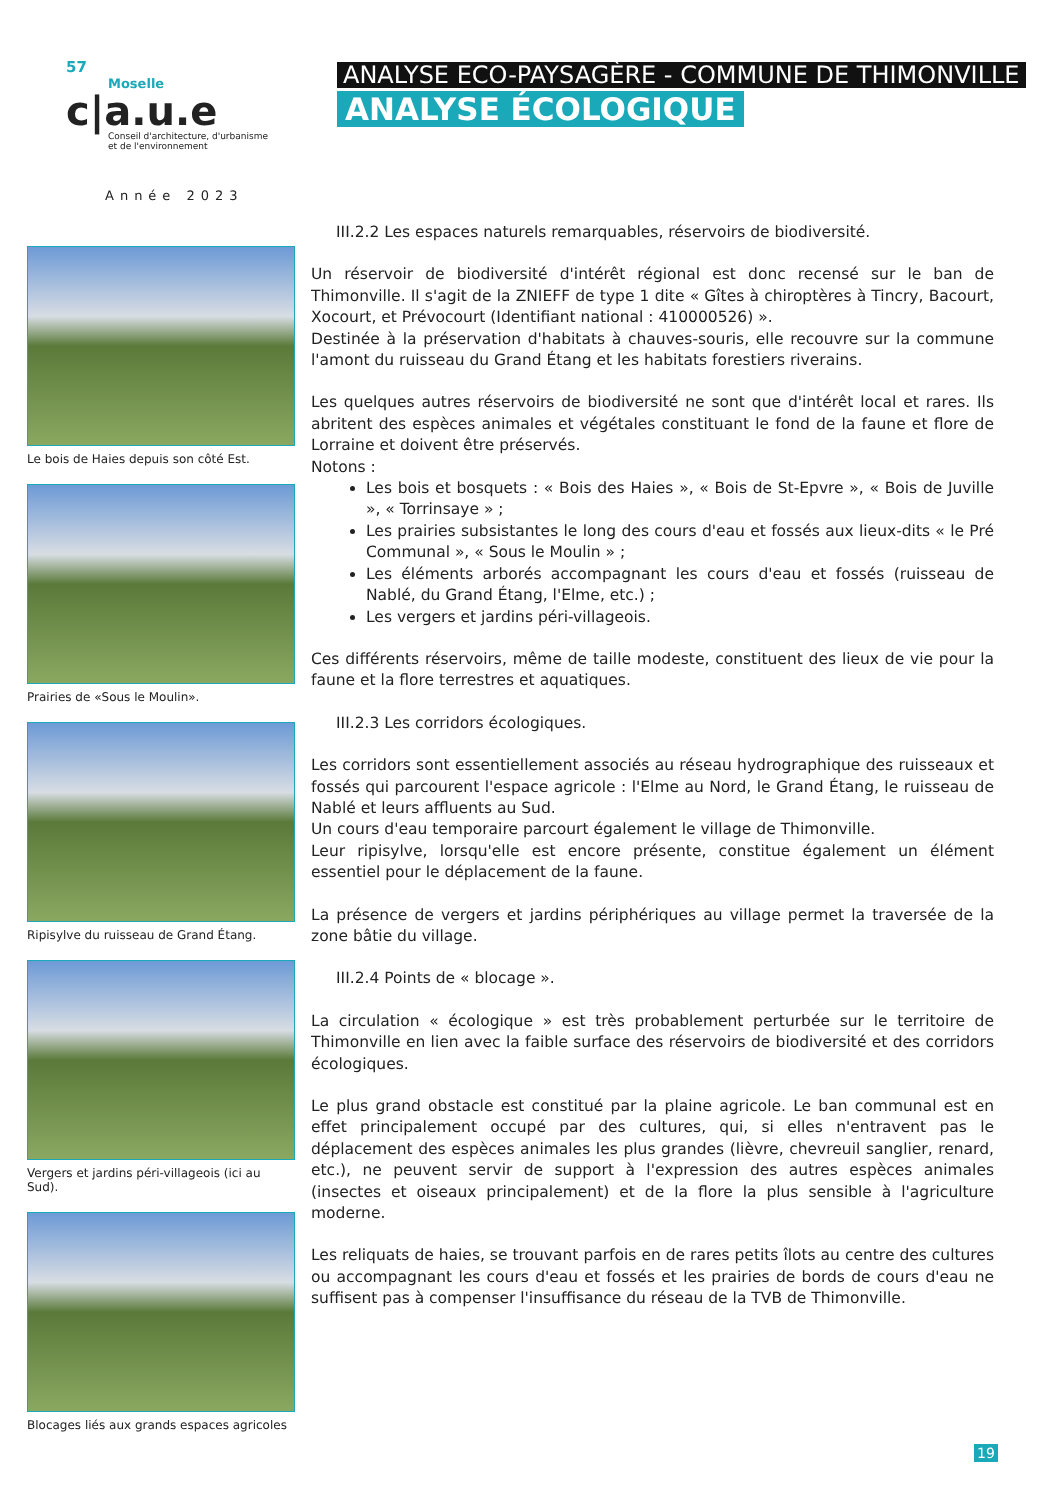57
Moselle
c|a.u.e
Conseil d'architecture, d'urbanisme
et de l'environnement
Année 2023
ANALYSE ECO-PAYSAGÈRE - COMMUNE DE THIMONVILLE
ANALYSE ÉCOLOGIQUE
Le bois de Haies depuis son côté Est.
Prairies de «Sous le Moulin».
Ripisylve du ruisseau de Grand Étang.
Vergers et jardins péri-villageois (ici au Sud).
Blocages liés aux grands espaces agricoles
III.2.2 Les espaces naturels remarquables, réservoirs de biodiversité.
Un réservoir de biodiversité d'intérêt régional est donc recensé sur le ban de Thimonville. Il s'agit de la ZNIEFF de type 1 dite « Gîtes à chiroptères à Tincry, Bacourt, Xocourt, et Prévocourt (Identifiant national : 410000526) ».
Destinée à la préservation d'habitats à chauves-souris, elle recouvre sur la commune l'amont du ruisseau du Grand Étang et les habitats forestiers riverains.
Les quelques autres réservoirs de biodiversité ne sont que d'intérêt local et rares. Ils abritent des espèces animales et végétales constituant le fond de la faune et flore de Lorraine et doivent être préservés.
Notons :
Les bois et bosquets : « Bois des Haies », « Bois de St-Epvre », « Bois de Juville », « Torrinsaye » ;
Les prairies subsistantes le long des cours d'eau et fossés aux lieux-dits « le Pré Communal », « Sous le Moulin » ;
Les éléments arborés accompagnant les cours d'eau et fossés (ruisseau de Nablé, du Grand Étang, l'Elme, etc.) ;
Les vergers et jardins péri-villageois.
Ces différents réservoirs, même de taille modeste, constituent des lieux de vie pour la faune et la flore terrestres et aquatiques.
III.2.3 Les corridors écologiques.
Les corridors sont essentiellement associés au réseau hydrographique des ruisseaux et fossés qui parcourent l'espace agricole : l'Elme au Nord, le Grand Étang, le ruisseau de Nablé et leurs affluents au Sud.
Un cours d'eau temporaire parcourt également le village de Thimonville.
Leur ripisylve, lorsqu'elle est encore présente, constitue également un élément essentiel pour le déplacement de la faune.
La présence de vergers et jardins périphériques au village permet la traversée de la zone bâtie du village.
III.2.4 Points de « blocage ».
La circulation « écologique » est très probablement perturbée sur le territoire de Thimonville en lien avec la faible surface des réservoirs de biodiversité et des corridors écologiques.
Le plus grand obstacle est constitué par la plaine agricole. Le ban communal est en effet principalement occupé par des cultures, qui, si elles n'entravent pas le déplacement des espèces animales les plus grandes (lièvre, chevreuil sanglier, renard, etc.), ne peuvent servir de support à l'expression des autres espèces animales (insectes et oiseaux principalement) et de la flore la plus sensible à l'agriculture moderne.
Les reliquats de haies, se trouvant parfois en de rares petits îlots au centre des cultures ou accompagnant les cours d'eau et fossés et les prairies de bords de cours d'eau ne suffisent pas à compenser l'insuffisance du réseau de la TVB de Thimonville.
19